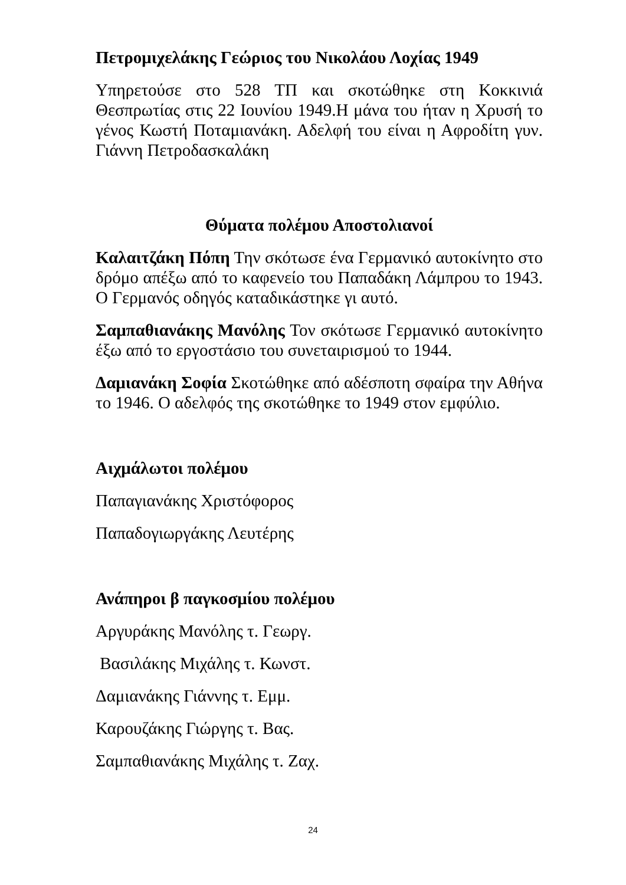Πετρομιχελάκης Γεώριος του Νικολάου Λοχίας 1949
Υπηρετούσε στο 528 ΤΠ και σκοτώθηκε στη Κοκκινιά Θεσπρωτίας στις 22 Ιουνίου 1949.Η μάνα του ήταν η Χρυσή το γένος Κωστή Ποταμιανάκη. Αδελφή του είναι η Αφροδίτη γυν. Γιάννη Πετροδασκαλάκη
Θύματα πολέμου Αποστολιανοί
Καλαιτζάκη Πόπη Την σκότωσε ένα Γερμανικό αυτοκίνητο στο δρόμο απέξω από το καφενείο του Παπαδάκη Λάμπρου το 1943. Ο Γερμανός οδηγός καταδικάστηκε γι αυτό.
Σαμπαθιανάκης Μανόλης Τον σκότωσε Γερμανικό αυτοκίνητο έξω από το εργοστάσιο του συνεταιρισμού το 1944.
Δαμιανάκη Σοφία Σκοτώθηκε από αδέσποτη σφαίρα την Αθήνα το 1946. Ο αδελφός της σκοτώθηκε το 1949 στον εμφύλιο.
Αιχμάλωτοι πολέμου
Παπαγιανάκης Χριστόφορος
Παπαδογιωργάκης Λευτέρης
Ανάπηροι β παγκοσμίου πολέμου
Αργυράκης Μανόλης τ. Γεωργ.
Βασιλάκης Μιχάλης τ. Κωνστ.
Δαμιανάκης Γιάννης τ. Εμμ.
Καρουζάκης Γιώργης τ. Βας.
Σαμπαθιανάκης Μιχάλης τ. Ζαχ.
24